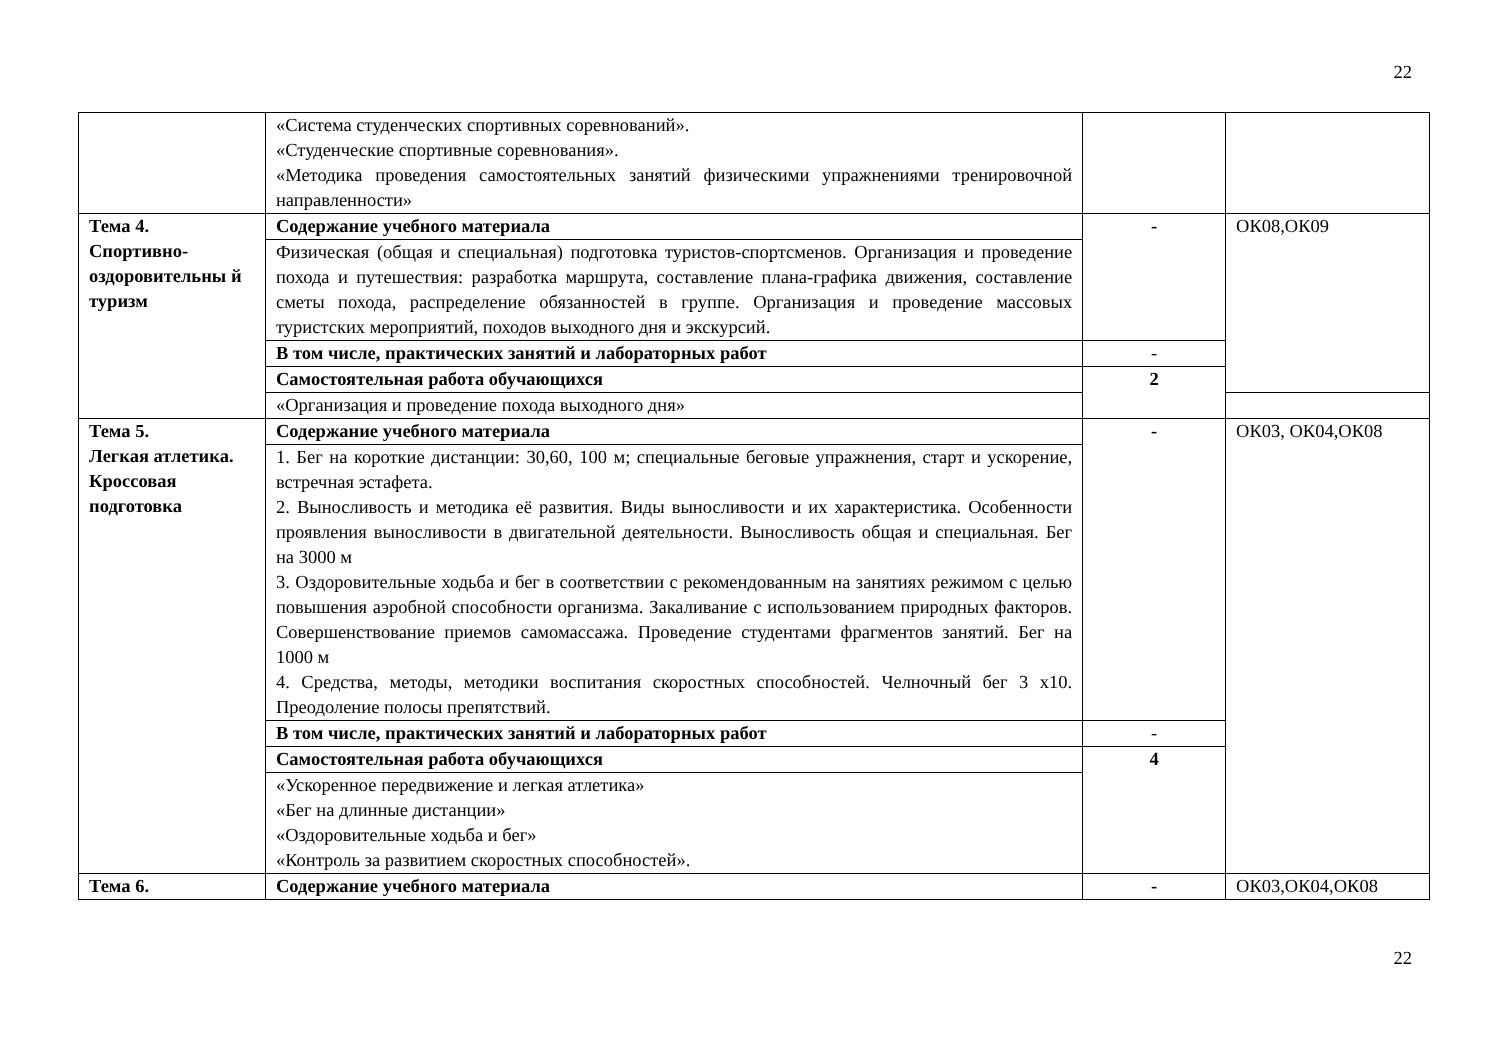22
| | «Система студенческих спортивных соревнований». «Студенческие спортивные соревнования». «Методика проведения самостоятельных занятий физическими упражнениями тренировочной направленности» | | |
| Тема 4. Спортивно-оздоровительны й туризм | Содержание учебного материала | - | ОК08,ОК09 |
| | Физическая (общая и специальная) подготовка туристов-спортсменов. Организация и проведение похода и путешествия: разработка маршрута, составление плана-графика движения, составление сметы похода, распределение обязанностей в группе. Организация и проведение массовых туристских мероприятий, походов выходного дня и экскурсий. | | |
| | В том числе, практических занятий и лабораторных работ | - | |
| | Самостоятельная работа обучающихся | 2 | |
| | «Организация и проведение похода выходного дня» | | |
| Тема 5. Легкая атлетика. Кроссовая подготовка | Содержание учебного материала | - | ОК03, ОК04,ОК08 |
| | 1. Бег на короткие дистанции: 30,60, 100 м; специальные беговые упражнения, старт и ускорение, встречная эстафета. 2. Выносливость и методика её развития. Виды выносливости и их характеристика. Особенности проявления выносливости в двигательной деятельности. Выносливость общая и специальная. Бег на 3000 м 3. Оздоровительные ходьба и бег в соответствии с рекомендованным на занятиях режимом с целью повышения аэробной способности организма. Закаливание с использованием природных факторов. Совершенствование приемов самомассажа. Проведение студентами фрагментов занятий. Бег на 1000 м 4. Средства, методы, методики воспитания скоростных способностей. Челночный бег 3 х10. Преодоление полосы препятствий. | | |
| | В том числе, практических занятий и лабораторных работ | - | |
| | Самостоятельная работа обучающихся | 4 | |
| | «Ускоренное передвижение и легкая атлетика» «Бег на длинные дистанции» «Оздоровительные ходьба и бег» «Контроль за развитием скоростных способностей». | | |
| Тема 6. | Содержание учебного материала | - | ОК03,ОК04,ОК08 |
22